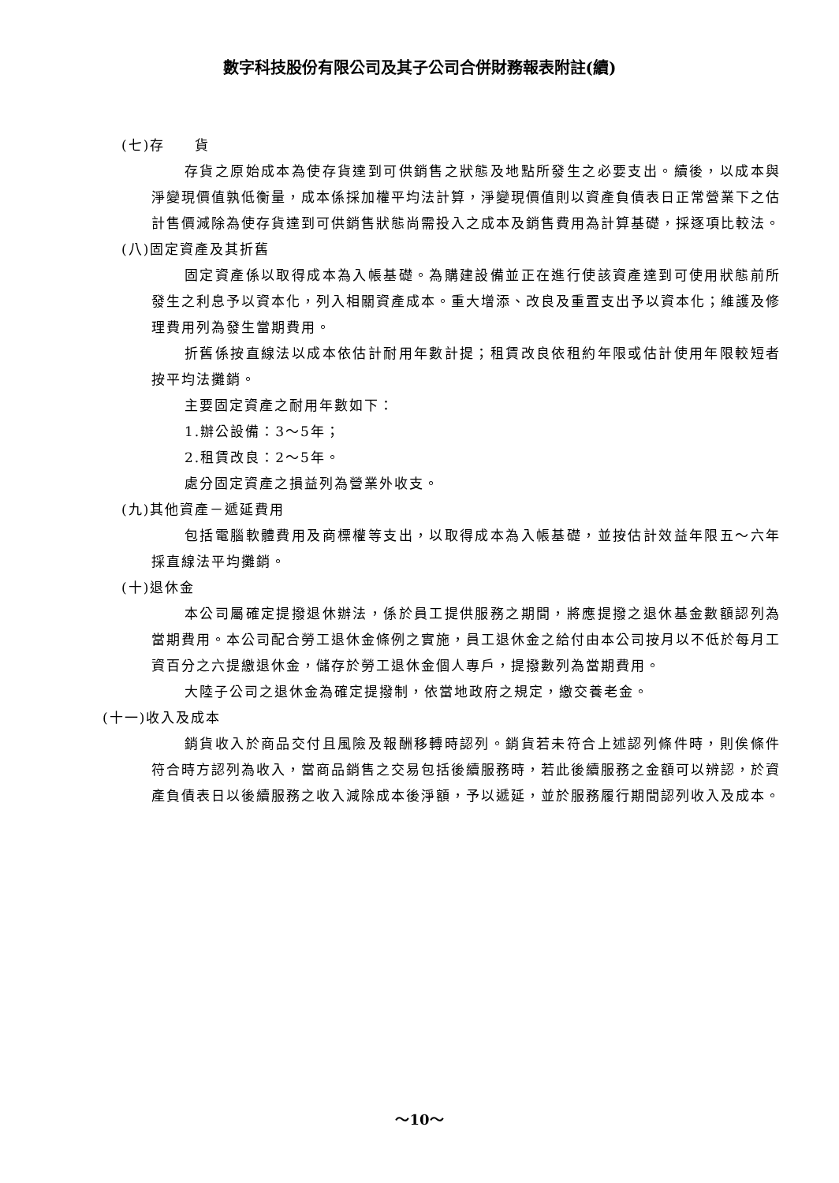數字科技股份有限公司及其子公司合併財務報表附註(續)
(七)存　　貨
存貨之原始成本為使存貨達到可供銷售之狀態及地點所發生之必要支出。續後，以成本與淨變現價值孰低衡量，成本係採加權平均法計算，淨變現價值則以資產負債表日正常營業下之估計售價減除為使存貨達到可供銷售狀態尚需投入之成本及銷售費用為計算基礎，採逐項比較法。
(八)固定資產及其折舊
固定資產係以取得成本為入帳基礎。為購建設備並正在進行使該資產達到可使用狀態前所發生之利息予以資本化，列入相關資產成本。重大增添、改良及重置支出予以資本化；維護及修理費用列為發生當期費用。
折舊係按直線法以成本依估計耐用年數計提；租賃改良依租約年限或估計使用年限較短者按平均法攤銷。
主要固定資產之耐用年數如下：
1.辦公設備：3～5年；
2.租賃改良：2～5年。
處分固定資產之損益列為營業外收支。
(九)其他資產－遞延費用
包括電腦軟體費用及商標權等支出，以取得成本為入帳基礎，並按估計效益年限五～六年採直線法平均攤銷。
(十)退休金
本公司屬確定提撥退休辦法，係於員工提供服務之期間，將應提撥之退休基金數額認列為當期費用。本公司配合勞工退休金條例之實施，員工退休金之給付由本公司按月以不低於每月工資百分之六提繳退休金，儲存於勞工退休金個人專戶，提撥數列為當期費用。
大陸子公司之退休金為確定提撥制，依當地政府之規定，繳交養老金。
(十一)收入及成本
銷貨收入於商品交付且風險及報酬移轉時認列。銷貨若未符合上述認列條件時，則俟條件符合時方認列為收入，當商品銷售之交易包括後續服務時，若此後續服務之金額可以辨認，於資產負債表日以後續服務之收入減除成本後淨額，予以遞延，並於服務履行期間認列收入及成本。
～10～